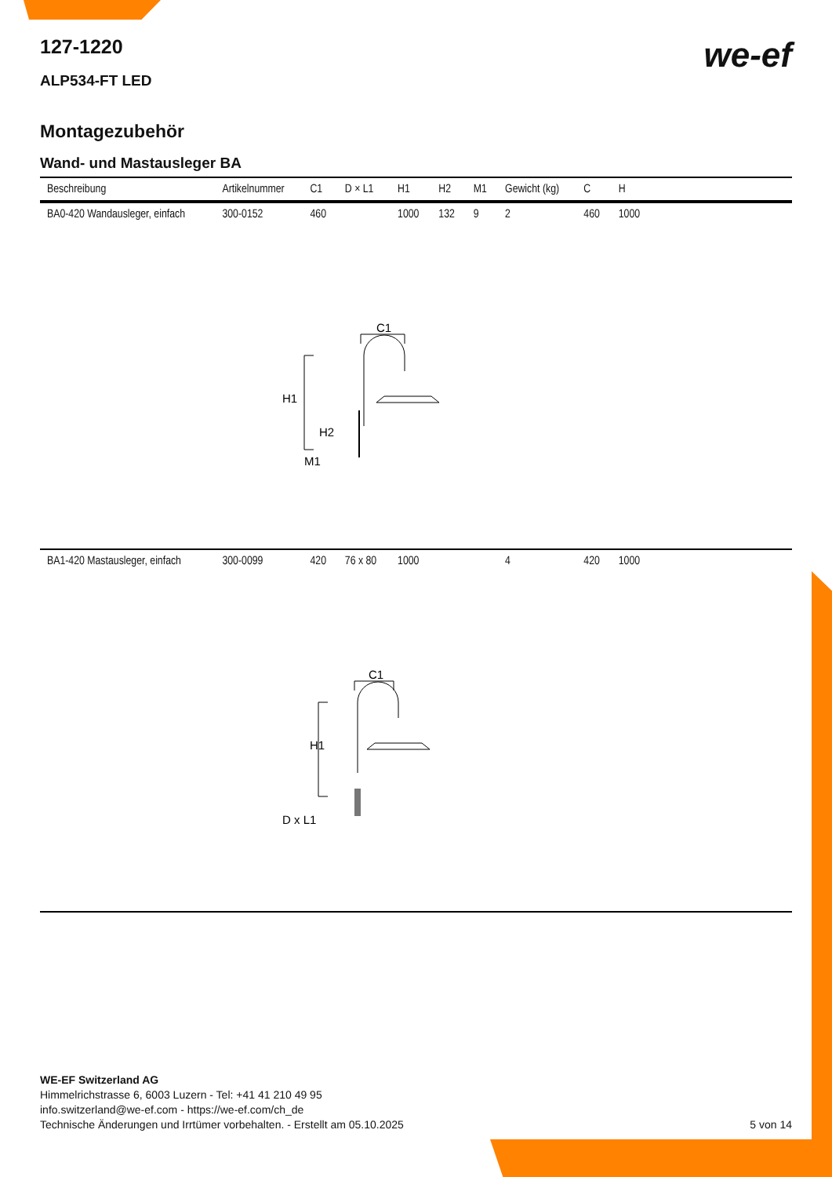we-ef
127-1220
ALP534-FT LED
Montagezubehör
Wand- und Mastausleger BA
| Beschreibung | Artikelnummer | C1 | D × L1 | H1 | H2 | M1 | Gewicht (kg) | C | H | |
| --- | --- | --- | --- | --- | --- | --- | --- | --- | --- | --- |
| BA0-420 Wandausleger, einfach | 300-0152 | 460 | | 1000 | 132 | 9 | 2 | 460 | 1000 | |
| C1 H1 H2 M1 | | | | | | | | | | |
| BA1-420 Mastausleger, einfach | 300-0099 | 420 | 76 x 80 | 1000 | | | 4 | 420 | 1000 | |
| C1 H1 D x L1 | | | | | | | | | | |
WE-EF Switzerland AG
Himmelrichstrasse 6, 6003 Luzern - Tel: +41 41 210 49 95
info.switzerland@we-ef.com - https://we-ef.com/ch_de
Technische Änderungen und Irrtümer vorbehalten. - Erstellt am 05.10.2025
5 von 14